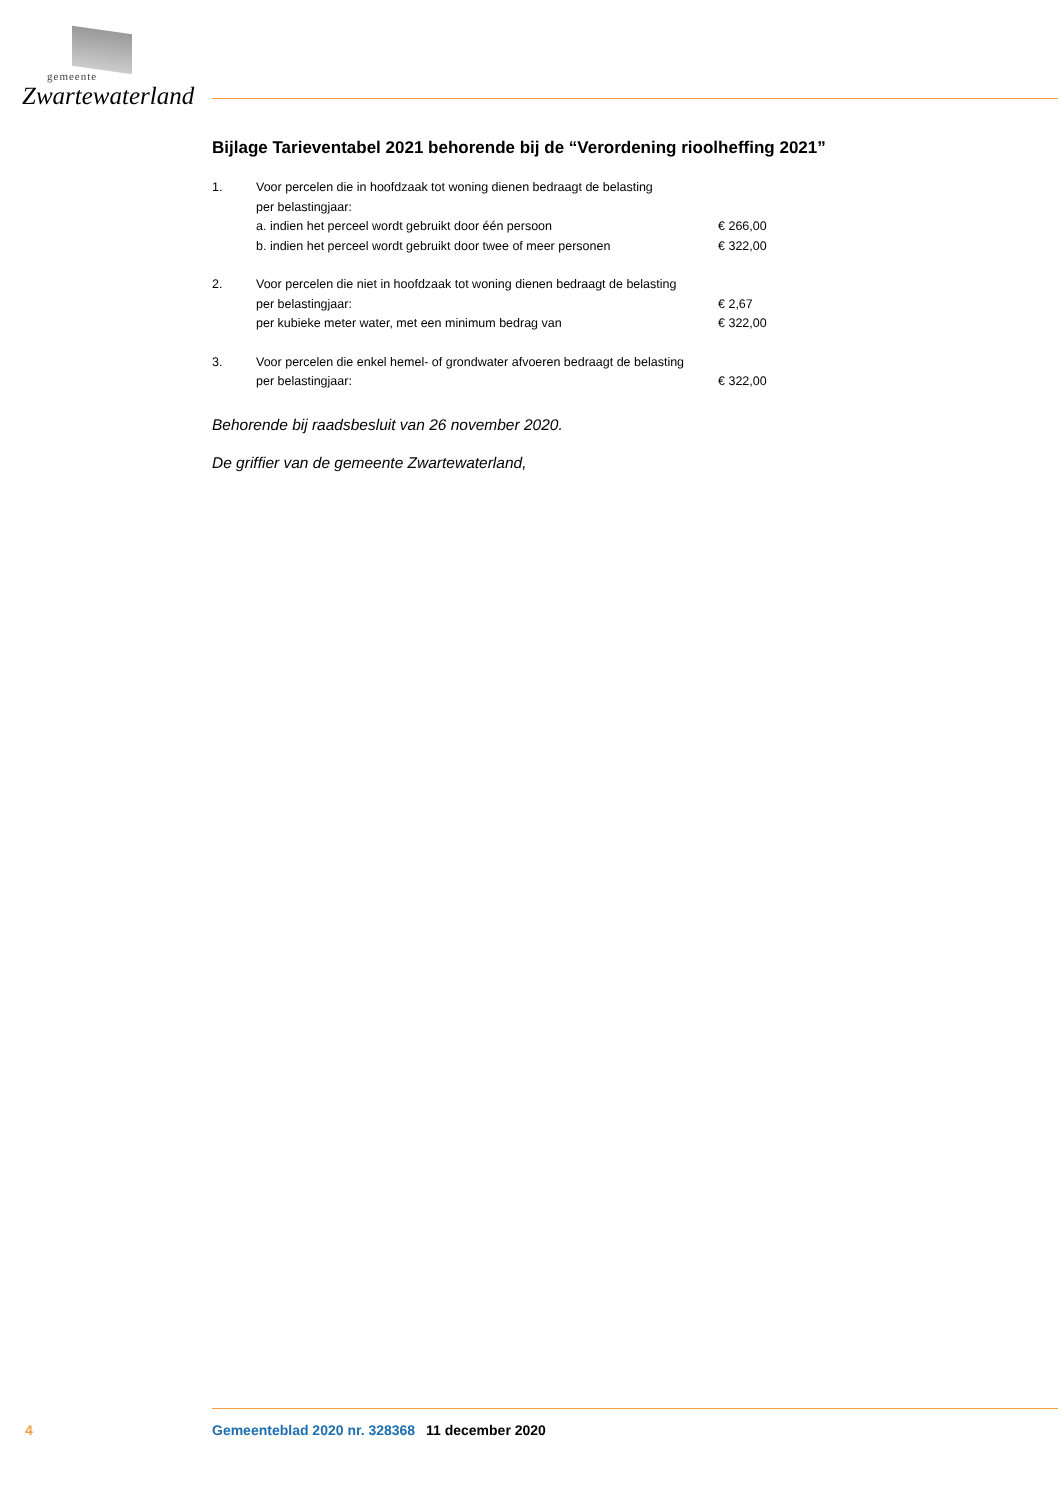gemeente
Zwartewaterland
Bijlage Tarieventabel 2021 behorende bij de “Verordening rioolheffing 2021”
| 1. | Voor percelen die in hoofdzaak tot woning dienen bedraagt de belasting | |
| | per belastingjaar: | |
| | a. indien het perceel wordt gebruikt door één persoon | € 266,00 |
| | b. indien het perceel wordt gebruikt door twee of meer personen | € 322,00 |
| 2. | Voor percelen die niet in hoofdzaak tot woning dienen bedraagt de belasting | |
| | per belastingjaar: | € 2,67 |
| | per kubieke meter water, met een minimum bedrag van | € 322,00 |
| 3. | Voor percelen die enkel hemel- of grondwater afvoeren bedraagt de belasting | |
| | per belastingjaar: | € 322,00 |
Behorende bij raadsbesluit van 26 november 2020.
De griffier van de gemeente Zwartewaterland,
4 Gemeenteblad 2020 nr. 328368 11 december 2020